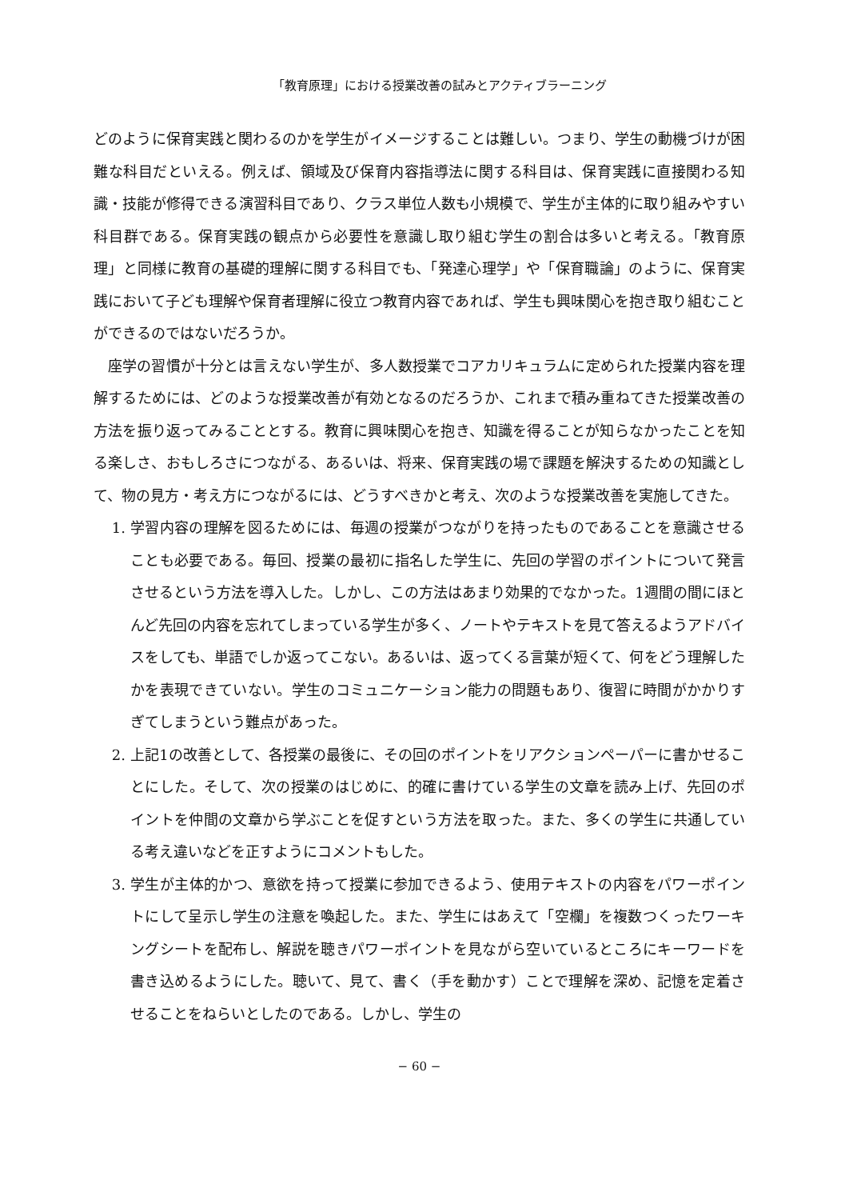「教育原理」における授業改善の試みとアクティブラーニング
どのように保育実践と関わるのかを学生がイメージすることは難しい。つまり、学生の動機づけが困難な科目だといえる。例えば、領域及び保育内容指導法に関する科目は、保育実践に直接関わる知識・技能が修得できる演習科目であり、クラス単位人数も小規模で、学生が主体的に取り組みやすい科目群である。保育実践の観点から必要性を意識し取り組む学生の割合は多いと考える。「教育原理」と同様に教育の基礎的理解に関する科目でも、「発達心理学」や「保育職論」のように、保育実践において子ども理解や保育者理解に役立つ教育内容であれば、学生も興味関心を抱き取り組むことができるのではないだろうか。
座学の習慣が十分とは言えない学生が、多人数授業でコアカリキュラムに定められた授業内容を理解するためには、どのような授業改善が有効となるのだろうか、これまで積み重ねてきた授業改善の方法を振り返ってみることとする。教育に興味関心を抱き、知識を得ることが知らなかったことを知る楽しさ、おもしろさにつながる、あるいは、将来、保育実践の場で課題を解決するための知識として、物の見方・考え方につながるには、どうすべきかと考え、次のような授業改善を実施してきた。
1.
学習内容の理解を図るためには、毎週の授業がつながりを持ったものであることを意識させることも必要である。毎回、授業の最初に指名した学生に、先回の学習のポイントについて発言させるという方法を導入した。しかし、この方法はあまり効果的でなかった。1週間の間にほとんど先回の内容を忘れてしまっている学生が多く、ノートやテキストを見て答えるようアドバイスをしても、単語でしか返ってこない。あるいは、返ってくる言葉が短くて、何をどう理解したかを表現できていない。学生のコミュニケーション能力の問題もあり、復習に時間がかかりすぎてしまうという難点があった。
2.
上記1の改善として、各授業の最後に、その回のポイントをリアクションペーパーに書かせることにした。そして、次の授業のはじめに、的確に書けている学生の文章を読み上げ、先回のポイントを仲間の文章から学ぶことを促すという方法を取った。また、多くの学生に共通している考え違いなどを正すようにコメントもした。
3.
学生が主体的かつ、意欲を持って授業に参加できるよう、使用テキストの内容をパワーポイントにして呈示し学生の注意を喚起した。また、学生にはあえて「空欄」を複数つくったワーキングシートを配布し、解説を聴きパワーポイントを見ながら空いているところにキーワードを書き込めるようにした。聴いて、見て、書く（手を動かす）ことで理解を深め、記憶を定着させることをねらいとしたのである。しかし、学生の
− 60 −